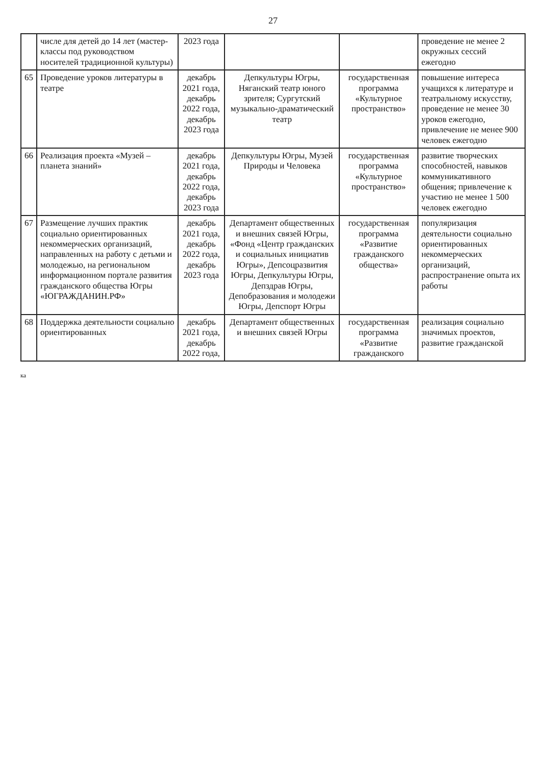27
| | числе для детей до 14 лет (мастер-классы под руководством носителей традиционной культуры) | 2023 года | | | проведение не менее 2 окружных сессий ежегодно |
| 65 | Проведение уроков литературы в театре | декабрь 2021 года, декабрь 2022 года, декабрь 2023 года | Депкультуры Югры, Няганский театр юного зрителя; Сургутский музыкально-драматический театр | государственная программа «Культурное пространство» | повышение интереса учащихся к литературе и театральному искусству, проведение не менее 30 уроков ежегодно, привлечение не менее 900 человек ежегодно |
| 66 | Реализация проекта «Музей – планета знаний» | декабрь 2021 года, декабрь 2022 года, декабрь 2023 года | Депкультуры Югры, Музей Природы и Человека | государственная программа «Культурное пространство» | развитие творческих способностей, навыков коммуникативного общения; привлечение к участию не менее 1 500 человек ежегодно |
| 67 | Размещение лучших практик социально ориентированных некоммерческих организаций, направленных на работу с детьми и молодежью, на региональном информационном портале развития гражданского общества Югры «ЮГРАЖДАНИН.РФ» | декабрь 2021 года, декабрь 2022 года, декабрь 2023 года | Департамент общественных и внешних связей Югры, «Фонд «Центр гражданских и социальных инициатив Югры», Депсоцразвития Югры, Депкультуры Югры, Депздрав Югры, Депобразования и молодежи Югры, Депспорт Югры | государственная программа «Развитие гражданского общества» | популяризация деятельности социально ориентированных некоммерческих организаций, распространение опыта их работы |
| 68 | Поддержка деятельности социально ориентированных | декабрь 2021 года, декабрь 2022 года, | Департамент общественных и внешних связей Югры | государственная программа «Развитие гражданского | реализация социально значимых проектов, развитие гражданской |
ка